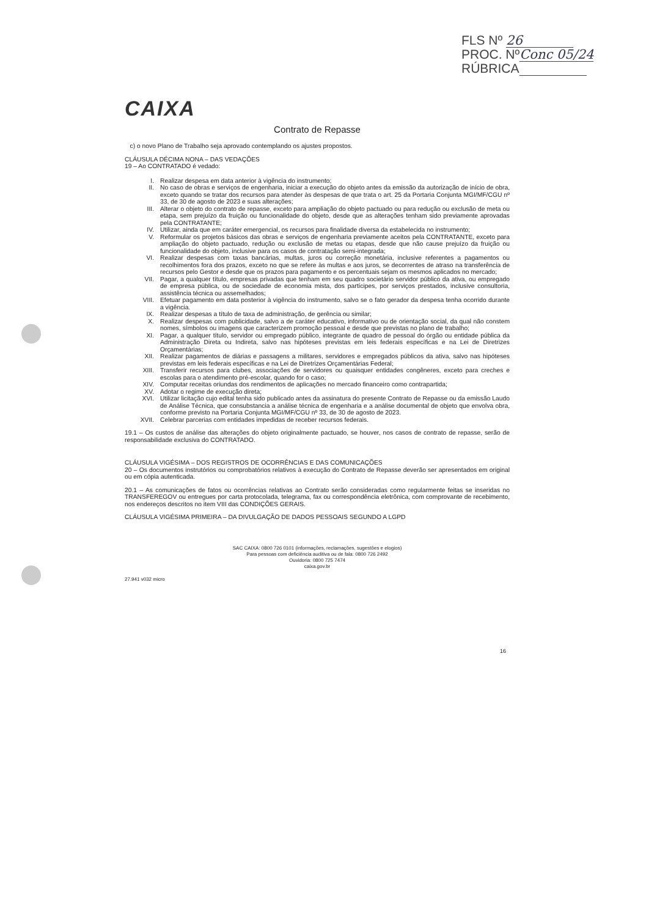FLS Nº 26
PROC. Nº Conc 05/24
RÚBRICA
CAIXA
Contrato de Repasse
c) o novo Plano de Trabalho seja aprovado contemplando os ajustes propostos.
CLÁUSULA DÉCIMA NONA – DAS VEDAÇÕES
19 – Ao CONTRATADO é vedado:
I.
Realizar despesa em data anterior à vigência do instrumento;
II.
No caso de obras e serviços de engenharia, iniciar a execução do objeto antes da emissão da autorização de início de obra, exceto quando se tratar dos recursos para atender às despesas de que trata o art. 25 da Portaria Conjunta MGI/MF/CGU nº 33, de 30 de agosto de 2023 e suas alterações;
III.
Alterar o objeto do contrato de repasse, exceto para ampliação do objeto pactuado ou para redução ou exclusão de meta ou etapa, sem prejuízo da fruição ou funcionalidade do objeto, desde que as alterações tenham sido previamente aprovadas pela CONTRATANTE;
IV.
Utilizar, ainda que em caráter emergencial, os recursos para finalidade diversa da estabelecida no instrumento;
V.
Reformular os projetos básicos das obras e serviços de engenharia previamente aceitos pela CONTRATANTE, exceto para ampliação do objeto pactuado, redução ou exclusão de metas ou etapas, desde que não cause prejuízo da fruição ou funcionalidade do objeto, inclusive para os casos de contratação semi-integrada;
VI.
Realizar despesas com taxas bancárias, multas, juros ou correção monetária, inclusive referentes a pagamentos ou recolhimentos fora dos prazos, exceto no que se refere às multas e aos juros, se decorrentes de atraso na transferência de recursos pelo Gestor e desde que os prazos para pagamento e os percentuais sejam os mesmos aplicados no mercado;
VII.
Pagar, a qualquer título, empresas privadas que tenham em seu quadro societário servidor público da ativa, ou empregado de empresa pública, ou de sociedade de economia mista, dos partícipes, por serviços prestados, inclusive consultoria, assistência técnica ou assemelhados;
VIII.
Efetuar pagamento em data posterior à vigência do instrumento, salvo se o fato gerador da despesa tenha ocorrido durante a vigência.
IX.
Realizar despesas a título de taxa de administração, de gerência ou similar;
X.
Realizar despesas com publicidade, salvo a de caráter educativo, informativo ou de orientação social, da qual não constem nomes, símbolos ou imagens que caracterizem promoção pessoal e desde que previstas no plano de trabalho;
XI.
Pagar, a qualquer título, servidor ou empregado público, integrante de quadro de pessoal do órgão ou entidade pública da Administração Direta ou Indireta, salvo nas hipóteses previstas em leis federais específicas e na Lei de Diretrizes Orçamentárias;
XII.
Realizar pagamentos de diárias e passagens a militares, servidores e empregados públicos da ativa, salvo nas hipóteses previstas em leis federais específicas e na Lei de Diretrizes Orçamentárias Federal;
XIII.
Transferir recursos para clubes, associações de servidores ou quaisquer entidades congêneres, exceto para creches e escolas para o atendimento pré-escolar, quando for o caso;
XIV.
Computar receitas oriundas dos rendimentos de aplicações no mercado financeiro como contrapartida;
XV.
Adotar o regime de execução direta;
XVI.
Utilizar licitação cujo edital tenha sido publicado antes da assinatura do presente Contrato de Repasse ou da emissão Laudo de Análise Técnica, que consubstancia a análise técnica de engenharia e a análise documental de objeto que envolva obra, conforme previsto na Portaria Conjunta MGI/MF/CGU nº 33, de 30 de agosto de 2023.
XVII.
Celebrar parcerias com entidades impedidas de receber recursos federais.
19.1 – Os custos de análise das alterações do objeto originalmente pactuado, se houver, nos casos de contrato de repasse, serão de responsabilidade exclusiva do CONTRATADO.
CLÁUSULA VIGÉSIMA – DOS REGISTROS DE OCORRÊNCIAS E DAS COMUNICAÇÕES
20 – Os documentos instrutórios ou comprobatórios relativos à execução do Contrato de Repasse deverão ser apresentados em original ou em cópia autenticada.
20.1 – As comunicações de fatos ou ocorrências relativas ao Contrato serão consideradas como regularmente feitas se inseridas no TRANSFEREGOV ou entregues por carta protocolada, telegrama, fax ou correspondência eletrônica, com comprovante de recebimento, nos endereços descritos no item VIII das CONDIÇÕES GERAIS.
CLÁUSULA VIGÉSIMA PRIMEIRA – DA DIVULGAÇÃO DE DADOS PESSOAIS SEGUNDO A LGPD
SAC CAIXA: 0800 726 0101 (informações, reclamações, sugestões e elogios)
Para pessoas com deficiência auditiva ou de fala: 0800 726 2492
Ouvidoria: 0800 725 7474
caixa.gov.br
27.941 v032 micro
16